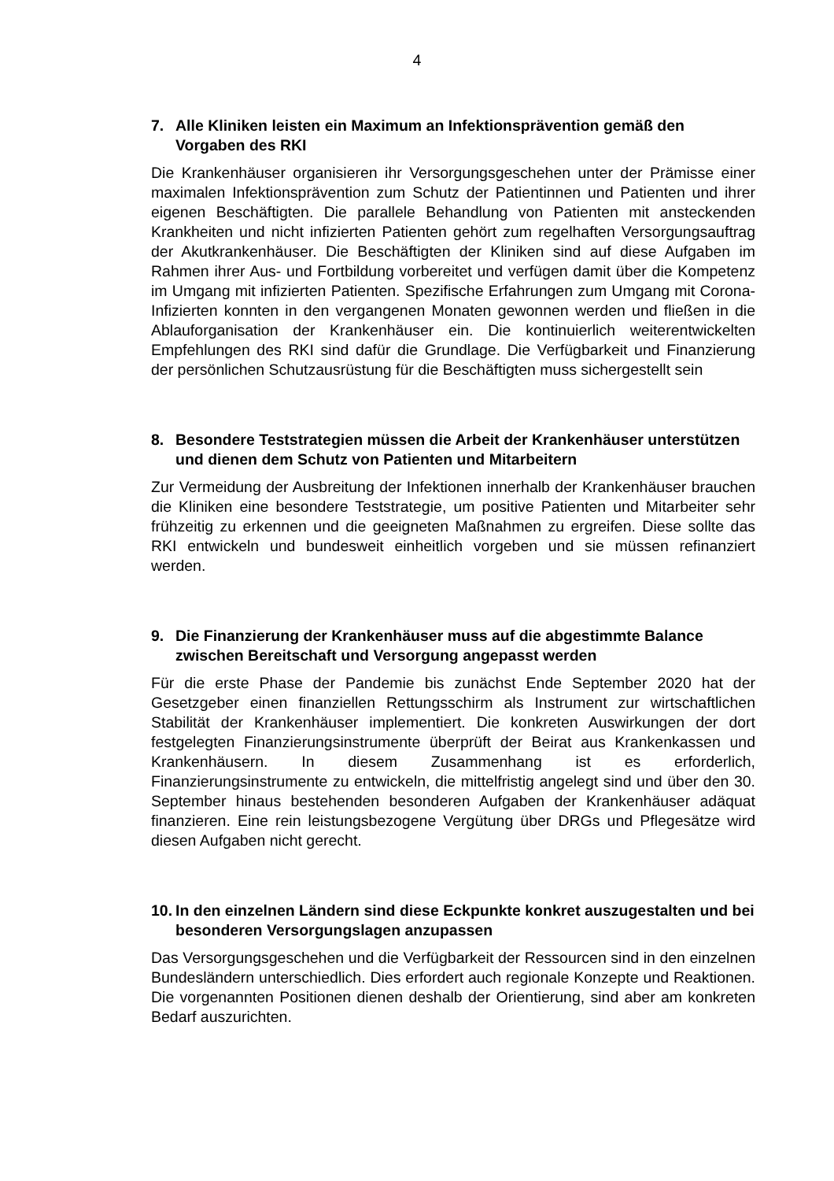4
7. Alle Kliniken leisten ein Maximum an Infektionsprävention gemäß den Vorgaben des RKI
Die Krankenhäuser organisieren ihr Versorgungsgeschehen unter der Prämisse einer maximalen Infektionsprävention zum Schutz der Patientinnen und Patienten und ihrer eigenen Beschäftigten. Die parallele Behandlung von Patienten mit ansteckenden Krankheiten und nicht infizierten Patienten gehört zum regelhaften Versorgungsauftrag der Akutkrankenhäuser. Die Beschäftigten der Kliniken sind auf diese Aufgaben im Rahmen ihrer Aus- und Fortbildung vorbereitet und verfügen damit über die Kompetenz im Umgang mit infizierten Patienten. Spezifische Erfahrungen zum Umgang mit Corona-Infizierten konnten in den vergangenen Monaten gewonnen werden und fließen in die Ablauforganisation der Krankenhäuser ein. Die kontinuierlich weiterentwickelten Empfehlungen des RKI sind dafür die Grundlage. Die Verfügbarkeit und Finanzierung der persönlichen Schutzausrüstung für die Beschäftigten muss sichergestellt sein
8. Besondere Teststrategien müssen die Arbeit der Krankenhäuser unterstützen und dienen dem Schutz von Patienten und Mitarbeitern
Zur Vermeidung der Ausbreitung der Infektionen innerhalb der Krankenhäuser brauchen die Kliniken eine besondere Teststrategie, um positive Patienten und Mitarbeiter sehr frühzeitig zu erkennen und die geeigneten Maßnahmen zu ergreifen. Diese sollte das RKI entwickeln und bundesweit einheitlich vorgeben und sie müssen refinanziert werden.
9. Die Finanzierung der Krankenhäuser muss auf die abgestimmte Balance zwischen Bereitschaft und Versorgung angepasst werden
Für die erste Phase der Pandemie bis zunächst Ende September 2020 hat der Gesetzgeber einen finanziellen Rettungsschirm als Instrument zur wirtschaftlichen Stabilität der Krankenhäuser implementiert. Die konkreten Auswirkungen der dort festgelegten Finanzierungsinstrumente überprüft der Beirat aus Krankenkassen und Krankenhäusern. In diesem Zusammenhang ist es erforderlich, Finanzierungsinstrumente zu entwickeln, die mittelfristig angelegt sind und über den 30. September hinaus bestehenden besonderen Aufgaben der Krankenhäuser adäquat finanzieren. Eine rein leistungsbezogene Vergütung über DRGs und Pflegesätze wird diesen Aufgaben nicht gerecht.
10. In den einzelnen Ländern sind diese Eckpunkte konkret auszugestalten und bei besonderen Versorgungslagen anzupassen
Das Versorgungsgeschehen und die Verfügbarkeit der Ressourcen sind in den einzelnen Bundesländern unterschiedlich. Dies erfordert auch regionale Konzepte und Reaktionen. Die vorgenannten Positionen dienen deshalb der Orientierung, sind aber am konkreten Bedarf auszurichten.